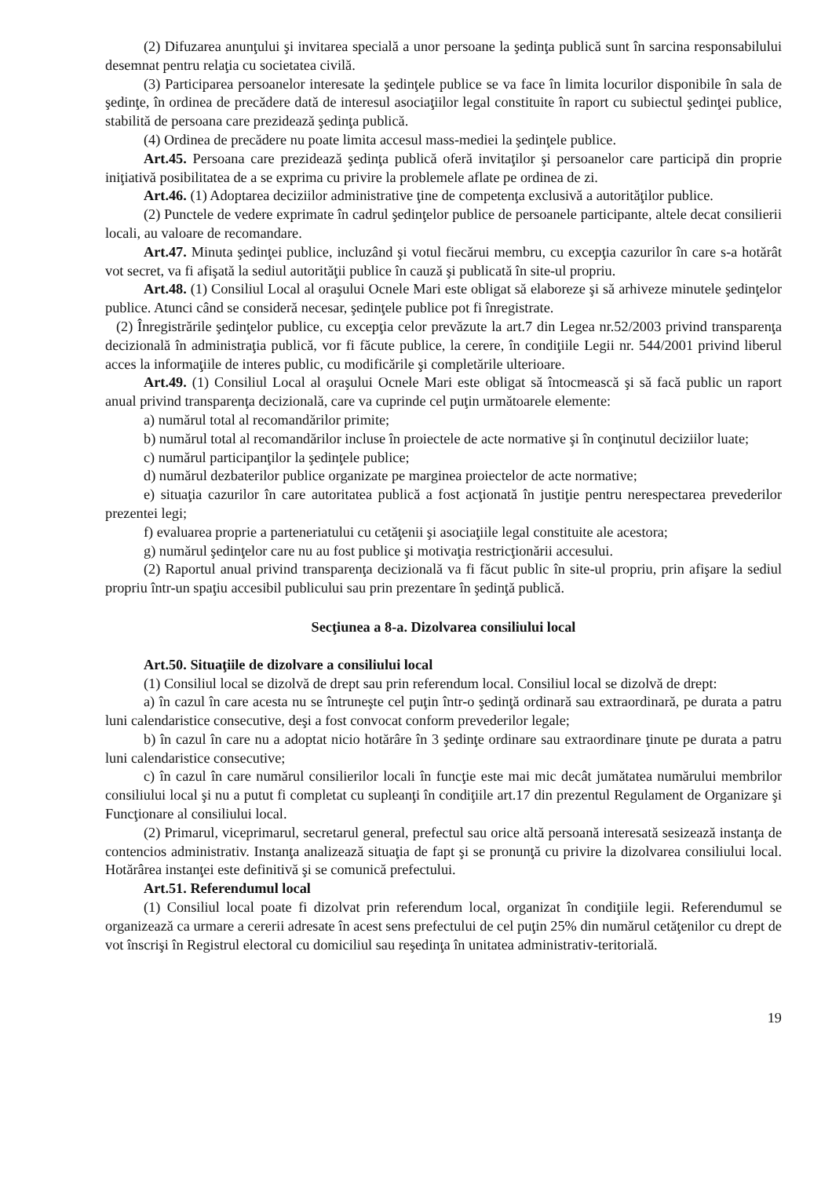(2) Difuzarea anunţului şi invitarea specială a unor persoane la şedinţa publică sunt în sarcina responsabilului desemnat pentru relaţia cu societatea civilă.
(3) Participarea persoanelor interesate la şedinţele publice se va face în limita locurilor disponibile în sala de şedinţe, în ordinea de precădere dată de interesul asociaţiilor legal constituite în raport cu subiectul şedinţei publice, stabilită de persoana care prezidează şedinţa publică.
(4) Ordinea de precădere nu poate limita accesul mass-mediei la şedinţele publice.
Art.45. Persoana care prezidează şedinţa publică oferă invitaţilor şi persoanelor care participă din proprie iniţiativă posibilitatea de a se exprima cu privire la problemele aflate pe ordinea de zi.
Art.46. (1) Adoptarea deciziilor administrative ţine de competenţa exclusivă a autorităţilor publice.
(2) Punctele de vedere exprimate în cadrul şedinţelor publice de persoanele participante, altele decat consilierii locali, au valoare de recomandare.
Art.47. Minuta şedinţei publice, incluzând şi votul fiecărui membru, cu excepţia cazurilor în care s-a hotărât vot secret, va fi afişată la sediul autorităţii publice în cauză şi publicată în site-ul propriu.
Art.48. (1) Consiliul Local al oraşului Ocnele Mari este obligat să elaboreze şi să arhiveze minutele şedinţelor publice. Atunci când se consideră necesar, şedinţele publice pot fi înregistrate.
(2) Înregistrările şedinţelor publice, cu excepţia celor prevăzute la art.7 din Legea nr.52/2003 privind transparenţa decizională în administraţia publică, vor fi făcute publice, la cerere, în condiţiile Legii nr. 544/2001 privind liberul acces la informaţiile de interes public, cu modificările şi completările ulterioare.
Art.49. (1) Consiliul Local al oraşului Ocnele Mari este obligat să întocmească şi să facă public un raport anual privind transparenţa decizională, care va cuprinde cel puţin următoarele elemente:
a) numărul total al recomandărilor primite;
b) numărul total al recomandărilor incluse în proiectele de acte normative şi în conţinutul deciziilor luate;
c) numărul participanţilor la şedinţele publice;
d) numărul dezbaterilor publice organizate pe marginea proiectelor de acte normative;
e) situaţia cazurilor în care autoritatea publică a fost acţionată în justiţie pentru nerespectarea prevederilor prezentei legi;
f) evaluarea proprie a parteneriatului cu cetăţenii şi asociaţiile legal constituite ale acestora;
g) numărul şedinţelor care nu au fost publice şi motivaţia restricţionării accesului.
(2) Raportul anual privind transparenţa decizională va fi făcut public în site-ul propriu, prin afişare la sediul propriu într-un spaţiu accesibil publicului sau prin prezentare în şedinţă publică.
Secţiunea a 8-a. Dizolvarea consiliului local
Art.50. Situaţiile de dizolvare a consiliului local
(1) Consiliul local se dizolvă de drept sau prin referendum local. Consiliul local se dizolvă de drept:
a) în cazul în care acesta nu se întruneşte cel puţin într-o şedinţă ordinară sau extraordinară, pe durata a patru luni calendaristice consecutive, deşi a fost convocat conform prevederilor legale;
b) în cazul în care nu a adoptat nicio hotărâre în 3 şedinţe ordinare sau extraordinare ţinute pe durata a patru luni calendaristice consecutive;
c) în cazul în care numărul consilierilor locali în funcţie este mai mic decât jumătatea numărului membrilor consiliului local şi nu a putut fi completat cu supleanţi în condiţiile art.17 din prezentul Regulament de Organizare şi Funcţionare al consiliului local.
(2) Primarul, viceprimarul, secretarul general, prefectul sau orice altă persoană interesată sesizează instanţa de contencios administrativ. Instanţa analizează situaţia de fapt şi se pronunţă cu privire la dizolvarea consiliului local. Hotărârea instanţei este definitivă şi se comunică prefectului.
Art.51. Referendumul local
(1) Consiliul local poate fi dizolvat prin referendum local, organizat în condiţiile legii. Referendumul se organizează ca urmare a cererii adresate în acest sens prefectului de cel puţin 25% din numărul cetăţenilor cu drept de vot înscrişi în Registrul electoral cu domiciliul sau reşedinţa în unitatea administrativ-teritorială.
19